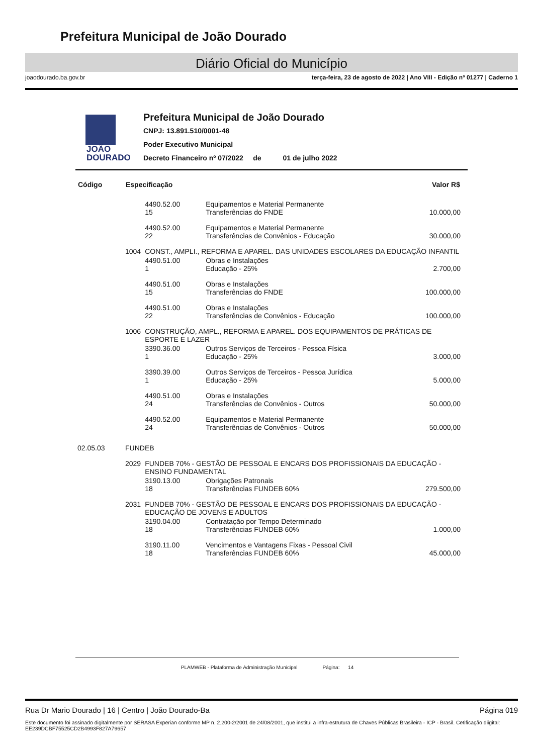Prefeitura Municipal de João Dourado
Diário Oficial do Município
joaodourado.ba.gov.br terça-feira, 23 de agosto de 2022 | Ano VIII - Edição nº 01277 | Caderno 1
JOÃO
DOURADO
Prefeitura Municipal de João Dourado
CNPJ: 13.891.510/0001-48
Poder Executivo Municipal
Decreto Financeiro nº 07/2022 de 01 de julho 2022
| Código | Especificação | | | Valor R$ |
| --- | --- | --- | --- | --- |
| | | 4490.52.00 15 | Equipamentos e Material Permanente Transferências do FNDE | 10.000,00 |
| | | 4490.52.00 22 | Equipamentos e Material Permanente Transferências de Convênios - Educação | 30.000,00 |
| | 1004 | CONST., AMPLI., REFORMA E APAREL. DAS UNIDADES ESCOLARES DA EDUCAÇÃO INFANTIL | | |
| | | 4490.51.00 1 | Obras e Instalações Educação - 25% | 2.700,00 |
| | | 4490.51.00 15 | Obras e Instalações Transferências do FNDE | 100.000,00 |
| | | 4490.51.00 22 | Obras e Instalações Transferências de Convênios - Educação | 100.000,00 |
| | 1006 | CONSTRUÇÃO, AMPL., REFORMA E APAREL. DOS EQUIPAMENTOS DE PRÁTICAS DE ESPORTE E LAZER | | |
| | | 3390.36.00 1 | Outros Serviços de Terceiros - Pessoa Física Educação - 25% | 3.000,00 |
| | | 3390.39.00 1 | Outros Serviços de Terceiros - Pessoa Jurídica Educação - 25% | 5.000,00 |
| | | 4490.51.00 24 | Obras e Instalações Transferências de Convênios - Outros | 50.000,00 |
| | | 4490.52.00 24 | Equipamentos e Material Permanente Transferências de Convênios - Outros | 50.000,00 |
| 02.05.03 | FUNDEB | | | |
| | 2029 | FUNDEB 70% - GESTÃO DE PESSOAL E ENCARS DOS PROFISSIONAIS DA EDUCAÇÃO - ENSINO FUNDAMENTAL | | |
| | | 3190.13.00 18 | Obrigações Patronais Transferências FUNDEB 60% | 279.500,00 |
| | 2031 | FUNDEB 70% - GESTÃO DE PESSOAL E ENCARS DOS PROFISSIONAIS DA EDUCAÇÃO - EDUCAÇÃO DE JOVENS E ADULTOS | | |
| | | 3190.04.00 18 | Contratação por Tempo Determinado Transferências FUNDEB 60% | 1.000,00 |
| | | 3190.11.00 18 | Vencimentos e Vantagens Fixas - Pessoal Civil Transferências FUNDEB 60% | 45.000,00 |
PLAMWEB - Plataforma de Administração Municipal Página: 14
Rua Dr Mario Dourado | 16 | Centro | João Dourado-Ba Página 019
Este documento foi assinado digitalmente por SERASA Experian conforme MP n. 2.200-2/2001 de 24/08/2001, que institui a infra-estrutura de Chaves Públicas Brasileira - ICP - Brasil. Cetificação diigital: EE239DCBF75525CD2B4993F827A79657